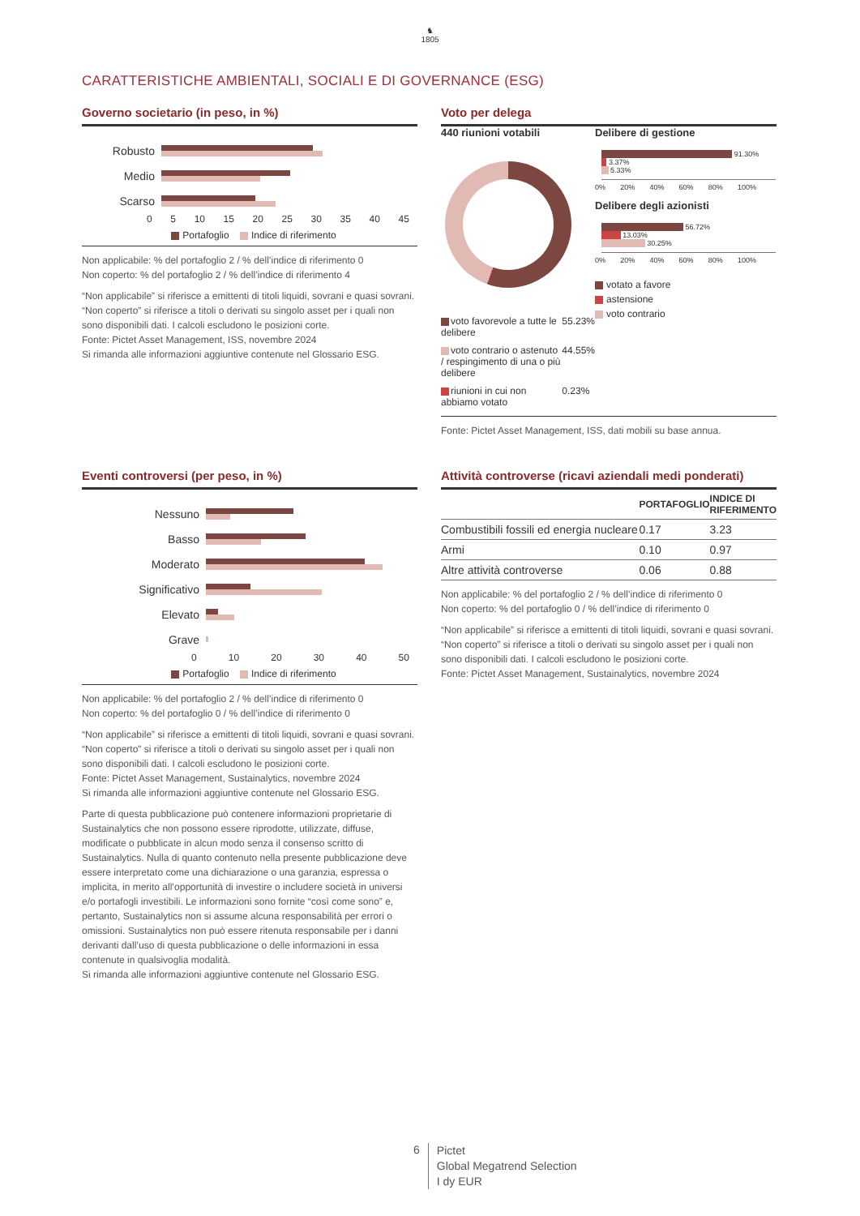♞
1805
CARATTERISTICHE AMBIENTALI, SOCIALI E DI GOVERNANCE (ESG)
Governo societario (in peso, in %)
Robusto
Medio
Scarso
0 5 10 15 20 25 30 35 40 45
Portafoglio Indice di riferimento
Non applicabile: % del portafoglio 2 / % dell’indice di riferimento 0
Non coperto: % del portafoglio 2 / % dell’indice di riferimento 4
“Non applicabile” si riferisce a emittenti di titoli liquidi, sovrani e quasi sovrani. “Non coperto” si riferisce a titoli o derivati su singolo asset per i quali non sono disponibili dati. I calcoli escludono le posizioni corte.
Fonte: Pictet Asset Management, ISS, novembre 2024
Si rimanda alle informazioni aggiuntive contenute nel Glossario ESG.
Voto per delega
440 riunioni votabili
| voto favorevole a tutte le delibere | 55.23% |
| voto contrario o astenuto / respingimento di una o più delibere | 44.55% |
| riunioni in cui non abbiamo votato | 0.23% |
Delibere di gestione
91.30%
3.37%
5.33%
0% 20% 40% 60% 80% 100%
Delibere degli azionisti
56.72%
13.03%
30.25%
0% 20% 40% 60% 80% 100%
votato a favore
astensione
voto contrario
Fonte: Pictet Asset Management, ISS, dati mobili su base annua.
Eventi controversi (per peso, in %)
Nessuno
Basso
Moderato
Significativo
Elevato
Grave
0 10 20 30 40 50
Portafoglio Indice di riferimento
Non applicabile: % del portafoglio 2 / % dell’indice di riferimento 0
Non coperto: % del portafoglio 0 / % dell’indice di riferimento 0
“Non applicabile” si riferisce a emittenti di titoli liquidi, sovrani e quasi sovrani. “Non coperto” si riferisce a titoli o derivati su singolo asset per i quali non sono disponibili dati. I calcoli escludono le posizioni corte.
Fonte: Pictet Asset Management, Sustainalytics, novembre 2024
Si rimanda alle informazioni aggiuntive contenute nel Glossario ESG.
Parte di questa pubblicazione può contenere informazioni proprietarie di Sustainalytics che non possono essere riprodotte, utilizzate, diffuse, modificate o pubblicate in alcun modo senza il consenso scritto di Sustainalytics. Nulla di quanto contenuto nella presente pubblicazione deve essere interpretato come una dichiarazione o una garanzia, espressa o implicita, in merito all’opportunità di investire o includere società in universi e/o portafogli investibili. Le informazioni sono fornite “così come sono” e, pertanto, Sustainalytics non si assume alcuna responsabilità per errori o omissioni. Sustainalytics non può essere ritenuta responsabile per i danni derivanti dall’uso di questa pubblicazione o delle informazioni in essa contenute in qualsivoglia modalità.
Si rimanda alle informazioni aggiuntive contenute nel Glossario ESG.
Attività controverse (ricavi aziendali medi ponderati)
| | PORTAFOGLIO | INDICE DI RIFERIMENTO |
| --- | --- | --- |
| Combustibili fossili ed energia nucleare | 0.17 | 3.23 |
| Armi | 0.10 | 0.97 |
| Altre attività controverse | 0.06 | 0.88 |
Non applicabile: % del portafoglio 2 / % dell’indice di riferimento 0
Non coperto: % del portafoglio 0 / % dell’indice di riferimento 0
“Non applicabile” si riferisce a emittenti di titoli liquidi, sovrani e quasi sovrani. “Non coperto” si riferisce a titoli o derivati su singolo asset per i quali non sono disponibili dati. I calcoli escludono le posizioni corte.
Fonte: Pictet Asset Management, Sustainalytics, novembre 2024
6 Pictet
Global Megatrend Selection
I dy EUR